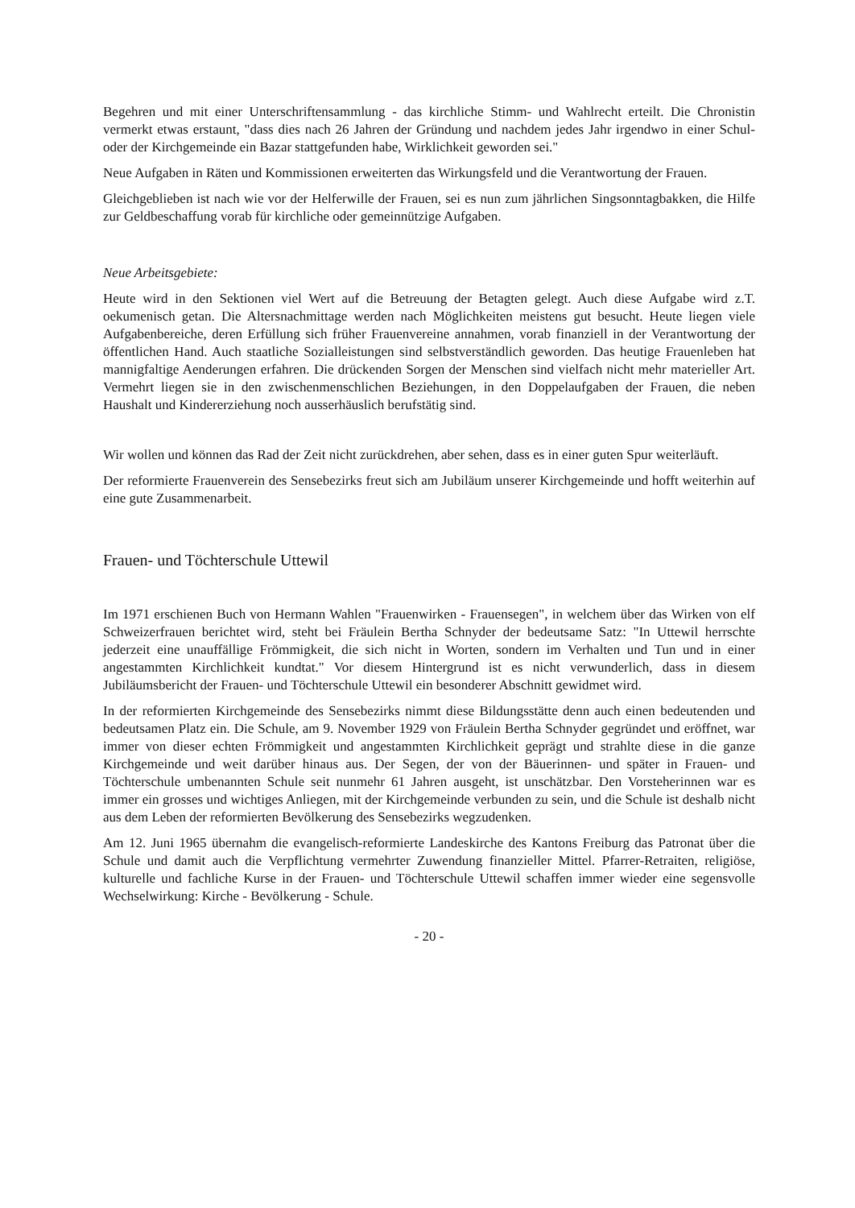Begehren und mit einer Unterschriftensammlung - das kirchliche Stimm- und Wahlrecht erteilt. Die Chronistin vermerkt etwas erstaunt, "dass dies nach 26 Jahren der Gründung und nachdem jedes Jahr irgendwo in einer Schul- oder der Kirchgemeinde ein Bazar stattgefunden habe, Wirklichkeit geworden sei."
Neue Aufgaben in Räten und Kommissionen erweiterten das Wirkungsfeld und die Verantwortung der Frauen.
Gleichgeblieben ist nach wie vor der Helferwille der Frauen, sei es nun zum jährlichen Singsonntagbakken, die Hilfe zur Geldbeschaffung vorab für kirchliche oder gemeinnützige Aufgaben.
Neue Arbeitsgebiete:
Heute wird in den Sektionen viel Wert auf die Betreuung der Betagten gelegt. Auch diese Aufgabe wird z.T. oekumenisch getan. Die Altersnachmittage werden nach Möglichkeiten meistens gut besucht. Heute liegen viele Aufgabenbereiche, deren Erfüllung sich früher Frauenvereine annahmen, vorab finanziell in der Verantwortung der öffentlichen Hand. Auch staatliche Sozialleistungen sind selbstverständlich geworden. Das heutige Frauenleben hat mannigfaltige Aenderungen erfahren. Die drückenden Sorgen der Menschen sind vielfach nicht mehr materieller Art. Vermehrt liegen sie in den zwischenmenschlichen Beziehungen, in den Doppelaufgaben der Frauen, die neben Haushalt und Kindererziehung noch ausserhäuslich berufstätig sind.
Wir wollen und können das Rad der Zeit nicht zurückdrehen, aber sehen, dass es in einer guten Spur weiterläuft.
Der reformierte Frauenverein des Sensebezirks freut sich am Jubiläum unserer Kirchgemeinde und hofft weiterhin auf eine gute Zusammenarbeit.
Frauen- und Töchterschule Uttewil
Im 1971 erschienen Buch von Hermann Wahlen "Frauenwirken - Frauensegen", in welchem über das Wirken von elf Schweizerfrauen berichtet wird, steht bei Fräulein Bertha Schnyder der bedeutsame Satz: "In Uttewil herrschte jederzeit eine unauffällige Frömmigkeit, die sich nicht in Worten, sondern im Verhalten und Tun und in einer angestammten Kirchlichkeit kundtat." Vor diesem Hintergrund ist es nicht verwunderlich, dass in diesem Jubiläumsbericht der Frauen- und Töchterschule Uttewil ein besonderer Abschnitt gewidmet wird.
In der reformierten Kirchgemeinde des Sensebezirks nimmt diese Bildungsstätte denn auch einen bedeutenden und bedeutsamen Platz ein. Die Schule, am 9. November 1929 von Fräulein Bertha Schnyder gegründet und eröffnet, war immer von dieser echten Frömmigkeit und angestammten Kirchlichkeit geprägt und strahlte diese in die ganze Kirchgemeinde und weit darüber hinaus aus. Der Segen, der von der Bäuerinnen- und später in Frauen- und Töchterschule umbenannten Schule seit nunmehr 61 Jahren ausgeht, ist unschätzbar. Den Vorsteherinnen war es immer ein grosses und wichtiges Anliegen, mit der Kirchgemeinde verbunden zu sein, und die Schule ist deshalb nicht aus dem Leben der reformierten Bevölkerung des Sensebezirks wegzudenken.
Am 12. Juni 1965 übernahm die evangelisch-reformierte Landeskirche des Kantons Freiburg das Patronat über die Schule und damit auch die Verpflichtung vermehrter Zuwendung finanzieller Mittel. Pfarrer-Retraiten, religiöse, kulturelle und fachliche Kurse in der Frauen- und Töchterschule Uttewil schaffen immer wieder eine segensvolle Wechselwirkung: Kirche - Bevölkerung - Schule.
- 20 -